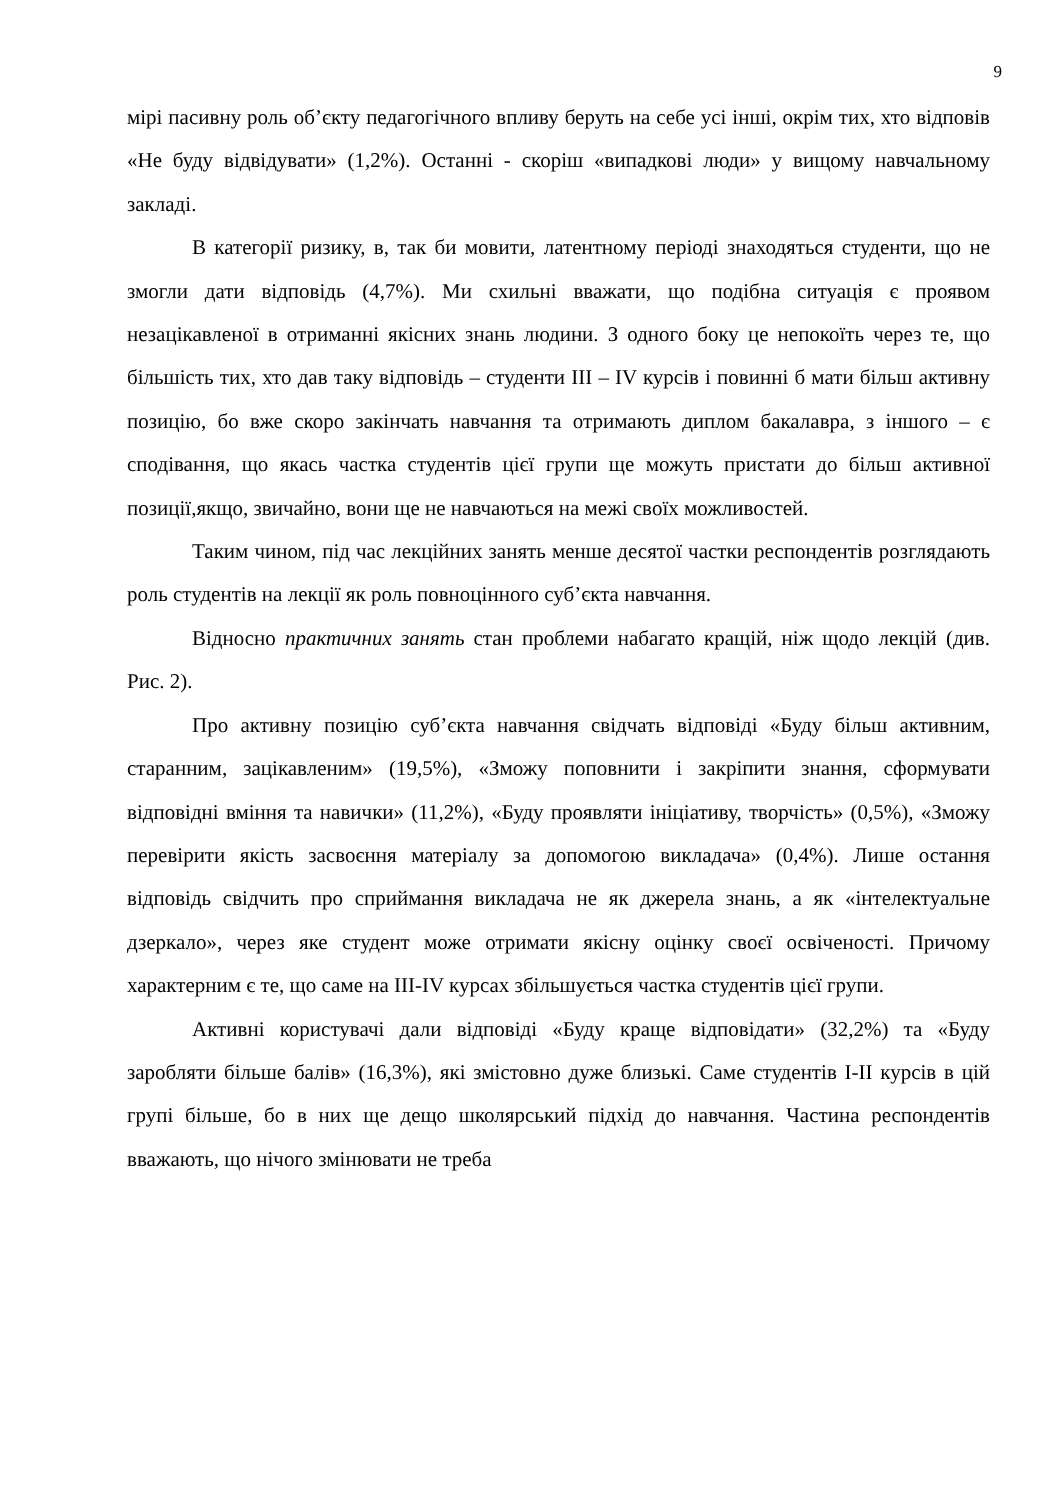9
мірі пасивну роль об’єкту педагогічного впливу беруть на себе усі інші, окрім тих, хто відповів «Не буду відвідувати» (1,2%). Останні - скоріш «випадкові люди» у вищому навчальному закладі.
В категорії ризику, в, так би мовити, латентному періоді знаходяться студенти, що не змогли дати відповідь (4,7%). Ми схильні вважати, що подібна ситуація є проявом незацікавленої в отриманні якісних знань людини. З одного боку це непокоїть через те, що більшість тих, хто дав таку відповідь – студенти ІІІ – ІV курсів і повинні б мати більш активну позицію, бо вже скоро закінчать навчання та отримають диплом бакалавра, з іншого – є сподівання, що якась частка студентів цієї групи ще можуть пристати до більш активної позиції,якщо, звичайно, вони ще не навчаються на межі своїх можливостей.
Таким чином, під час лекційних занять менше десятої частки респондентів розглядають роль студентів на лекції як роль повноцінного суб’єкта навчання.
Відносно практичних занять стан проблеми набагато кращій, ніж щодо лекцій (див. Рис. 2).
Про активну позицію суб’єкта навчання свідчать відповіді «Буду більш активним, старанним, зацікавленим» (19,5%), «Зможу поповнити і закріпити знання, сформувати відповідні вміння та навички» (11,2%), «Буду проявляти ініціативу, творчість» (0,5%), «Зможу перевірити якість засвоєння матеріалу за допомогою викладача» (0,4%). Лише остання відповідь свідчить про сприймання викладача не як джерела знань, а як «інтелектуальне дзеркало», через яке студент може отримати якісну оцінку своєї освіченості. Причому характерним є те, що саме на ІІІ-ІV курсах збільшується частка студентів цієї групи.
Активні користувачі дали відповіді «Буду краще відповідати» (32,2%) та «Буду заробляти більше балів» (16,3%), які змістовно дуже близькі. Саме студентів І-ІІ курсів в цій групі більше, бо в них ще дещо школярський підхід до навчання. Частина респондентів вважають, що нічого змінювати не треба